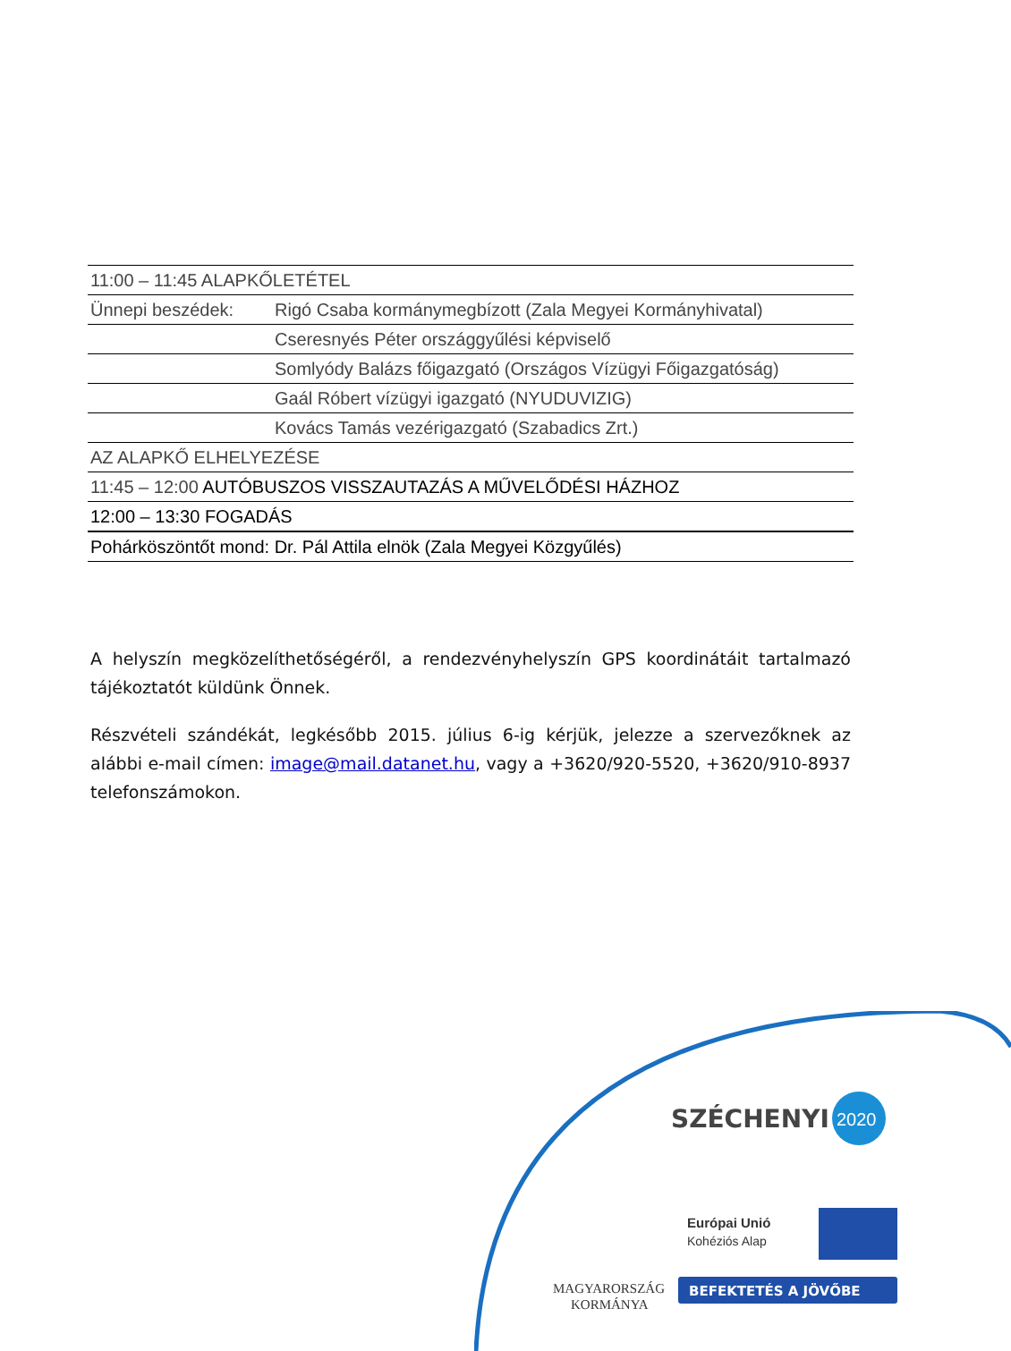| 11:00 – 11:45 ALAPKŐLETÉTEL | |
| Ünnepi beszédek: | Rigó Csaba kormánymegbízott (Zala Megyei Kormányhivatal) |
| | Cseresnyés Péter országgyűlési képviselő |
| | Somlyódy Balázs főigazgató (Országos Vízügyi Főigazgatóság) |
| | Gaál Róbert vízügyi igazgató (NYUDUVIZIG) |
| | Kovács Tamás vezérigazgató (Szabadics Zrt.) |
| AZ ALAPKŐ ELHELYEZÉSE | |
| 11:45 – 12:00 AUTÓBUSZOS VISSZAUTAZÁS A MŰVELŐDÉSI HÁZHOZ | |
| 12:00 – 13:30 FOGADÁS | |
| Pohárköszöntőt mond: Dr. Pál Attila elnök (Zala Megyei Közgyűlés) | |
A helyszín megközelíthetőségéről, a rendezvényhelyszín GPS koordinátáit tartalmazó tájékoztatót küldünk Önnek.
Részvételi szándékát, legkésőbb 2015. július 6-ig kérjük, jelezze a szervezőknek az alábbi e-mail címen: image@mail.datanet.hu, vagy a +3620/920-5520, +3620/910-8937 telefonszámokon.
SZÉCHENYI
2020
Európai Unió
Kohéziós Alap
MAGYARORSZÁG
KORMÁNYA
BEFEKTETÉS A JÖVŐBE